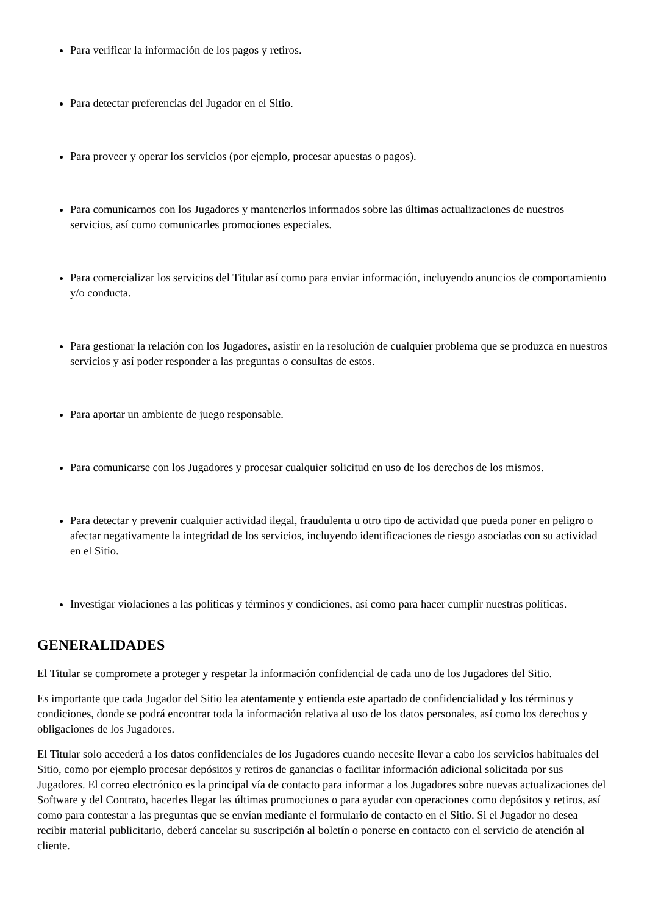Para verificar la información de los pagos y retiros.
Para detectar preferencias del Jugador en el Sitio.
Para proveer y operar los servicios (por ejemplo, procesar apuestas o pagos).
Para comunicarnos con los Jugadores y mantenerlos informados sobre las últimas actualizaciones de nuestros servicios, así como comunicarles promociones especiales.
Para comercializar los servicios del Titular así como para enviar información, incluyendo anuncios de comportamiento y/o conducta.
Para gestionar la relación con los Jugadores, asistir en la resolución de cualquier problema que se produzca en nuestros servicios y así poder responder a las preguntas o consultas de estos.
Para aportar un ambiente de juego responsable.
Para comunicarse con los Jugadores y procesar cualquier solicitud en uso de los derechos de los mismos.
Para detectar y prevenir cualquier actividad ilegal, fraudulenta u otro tipo de actividad que pueda poner en peligro o afectar negativamente la integridad de los servicios, incluyendo identificaciones de riesgo asociadas con su actividad en el Sitio.
Investigar violaciones a las políticas y términos y condiciones, así como para hacer cumplir nuestras políticas.
GENERALIDADES
El Titular se compromete a proteger y respetar la información confidencial de cada uno de los Jugadores del Sitio.
Es importante que cada Jugador del Sitio lea atentamente y entienda este apartado de confidencialidad y los términos y condiciones, donde se podrá encontrar toda la información relativa al uso de los datos personales, así como los derechos y obligaciones de los Jugadores.
El Titular solo accederá a los datos confidenciales de los Jugadores cuando necesite llevar a cabo los servicios habituales del Sitio, como por ejemplo procesar depósitos y retiros de ganancias o facilitar información adicional solicitada por sus Jugadores. El correo electrónico es la principal vía de contacto para informar a los Jugadores sobre nuevas actualizaciones del Software y del Contrato, hacerles llegar las últimas promociones o para ayudar con operaciones como depósitos y retiros, así como para contestar a las preguntas que se envían mediante el formulario de contacto en el Sitio. Si el Jugador no desea recibir material publicitario, deberá cancelar su suscripción al boletín o ponerse en contacto con el servicio de atención al cliente.